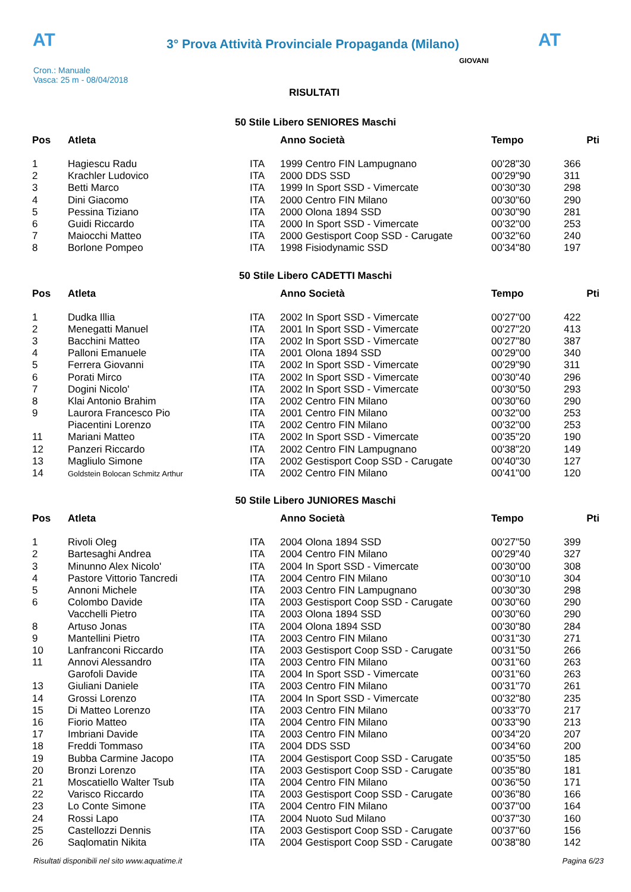AT
3° Prova Attività Provinciale Propaganda (Milano)
AT
Cron.: Manuale
Vasca: 25 m - 08/04/2018
GIOVANI
RISULTATI
50 Stile Libero SENIORES Maschi
| Pos | Atleta | | Anno Società | Tempo | Pti |
| --- | --- | --- | --- | --- | --- |
| 1 | Hagiescu Radu | ITA | 1999 Centro FIN Lampugnano | 00'28"30 | 366 |
| 2 | Krachler Ludovico | ITA | 2000 DDS SSD | 00'29"90 | 311 |
| 3 | Betti Marco | ITA | 1999 In Sport SSD - Vimercate | 00'30"30 | 298 |
| 4 | Dini Giacomo | ITA | 2000 Centro FIN Milano | 00'30"60 | 290 |
| 5 | Pessina Tiziano | ITA | 2000 Olona 1894 SSD | 00'30"90 | 281 |
| 6 | Guidi Riccardo | ITA | 2000 In Sport SSD - Vimercate | 00'32"00 | 253 |
| 7 | Maiocchi Matteo | ITA | 2000 Gestisport Coop SSD - Carugate | 00'32"60 | 240 |
| 8 | Borlone Pompeo | ITA | 1998 Fisiodynamic SSD | 00'34"80 | 197 |
50 Stile Libero CADETTI Maschi
| Pos | Atleta | | Anno Società | Tempo | Pti |
| --- | --- | --- | --- | --- | --- |
| 1 | Dudka Illia | ITA | 2002 In Sport SSD - Vimercate | 00'27"00 | 422 |
| 2 | Menegatti Manuel | ITA | 2001 In Sport SSD - Vimercate | 00'27"20 | 413 |
| 3 | Bacchini Matteo | ITA | 2002 In Sport SSD - Vimercate | 00'27"80 | 387 |
| 4 | Palloni Emanuele | ITA | 2001 Olona 1894 SSD | 00'29"00 | 340 |
| 5 | Ferrera Giovanni | ITA | 2002 In Sport SSD - Vimercate | 00'29"90 | 311 |
| 6 | Porati Mirco | ITA | 2002 In Sport SSD - Vimercate | 00'30"40 | 296 |
| 7 | Dogini Nicolo' | ITA | 2002 In Sport SSD - Vimercate | 00'30"50 | 293 |
| 8 | Klai Antonio Brahim | ITA | 2002 Centro FIN Milano | 00'30"60 | 290 |
| 9 | Laurora Francesco Pio | ITA | 2001 Centro FIN Milano | 00'32"00 | 253 |
| | Piacentini Lorenzo | ITA | 2002 Centro FIN Milano | 00'32"00 | 253 |
| 11 | Mariani Matteo | ITA | 2002 In Sport SSD - Vimercate | 00'35"20 | 190 |
| 12 | Panzeri Riccardo | ITA | 2002 Centro FIN Lampugnano | 00'38"20 | 149 |
| 13 | Magliulo Simone | ITA | 2002 Gestisport Coop SSD - Carugate | 00'40"30 | 127 |
| 14 | Goldstein Bolocan Schmitz Arthur | ITA | 2002 Centro FIN Milano | 00'41"00 | 120 |
50 Stile Libero JUNIORES Maschi
| Pos | Atleta | | Anno Società | Tempo | Pti |
| --- | --- | --- | --- | --- | --- |
| 1 | Rivoli Oleg | ITA | 2004 Olona 1894 SSD | 00'27"50 | 399 |
| 2 | Bartesaghi Andrea | ITA | 2004 Centro FIN Milano | 00'29"40 | 327 |
| 3 | Minunno Alex Nicolo' | ITA | 2004 In Sport SSD - Vimercate | 00'30"00 | 308 |
| 4 | Pastore Vittorio Tancredi | ITA | 2004 Centro FIN Milano | 00'30"10 | 304 |
| 5 | Annoni Michele | ITA | 2003 Centro FIN Lampugnano | 00'30"30 | 298 |
| 6 | Colombo Davide | ITA | 2003 Gestisport Coop SSD - Carugate | 00'30"60 | 290 |
| | Vacchelli Pietro | ITA | 2003 Olona 1894 SSD | 00'30"60 | 290 |
| 8 | Artuso Jonas | ITA | 2004 Olona 1894 SSD | 00'30"80 | 284 |
| 9 | Mantellini Pietro | ITA | 2003 Centro FIN Milano | 00'31"30 | 271 |
| 10 | Lanfranconi Riccardo | ITA | 2003 Gestisport Coop SSD - Carugate | 00'31"50 | 266 |
| 11 | Annovi Alessandro | ITA | 2003 Centro FIN Milano | 00'31"60 | 263 |
| | Garofoli Davide | ITA | 2004 In Sport SSD - Vimercate | 00'31"60 | 263 |
| 13 | Giuliani Daniele | ITA | 2003 Centro FIN Milano | 00'31"70 | 261 |
| 14 | Grossi Lorenzo | ITA | 2004 In Sport SSD - Vimercate | 00'32"80 | 235 |
| 15 | Di Matteo Lorenzo | ITA | 2003 Centro FIN Milano | 00'33"70 | 217 |
| 16 | Fiorio Matteo | ITA | 2004 Centro FIN Milano | 00'33"90 | 213 |
| 17 | Imbriani Davide | ITA | 2003 Centro FIN Milano | 00'34"20 | 207 |
| 18 | Freddi Tommaso | ITA | 2004 DDS SSD | 00'34"60 | 200 |
| 19 | Bubba Carmine Jacopo | ITA | 2004 Gestisport Coop SSD - Carugate | 00'35"50 | 185 |
| 20 | Bronzi Lorenzo | ITA | 2003 Gestisport Coop SSD - Carugate | 00'35"80 | 181 |
| 21 | Moscatiello Walter Tsub | ITA | 2004 Centro FIN Milano | 00'36"50 | 171 |
| 22 | Varisco Riccardo | ITA | 2003 Gestisport Coop SSD - Carugate | 00'36"80 | 166 |
| 23 | Lo Conte Simone | ITA | 2004 Centro FIN Milano | 00'37"00 | 164 |
| 24 | Rossi Lapo | ITA | 2004 Nuoto Sud Milano | 00'37"30 | 160 |
| 25 | Castellozzi Dennis | ITA | 2003 Gestisport Coop SSD - Carugate | 00'37"60 | 156 |
| 26 | Saqlomatin Nikita | ITA | 2004 Gestisport Coop SSD - Carugate | 00'38"80 | 142 |
Risultati disponibili nel sito www.aquatime.it Pagina 6/23